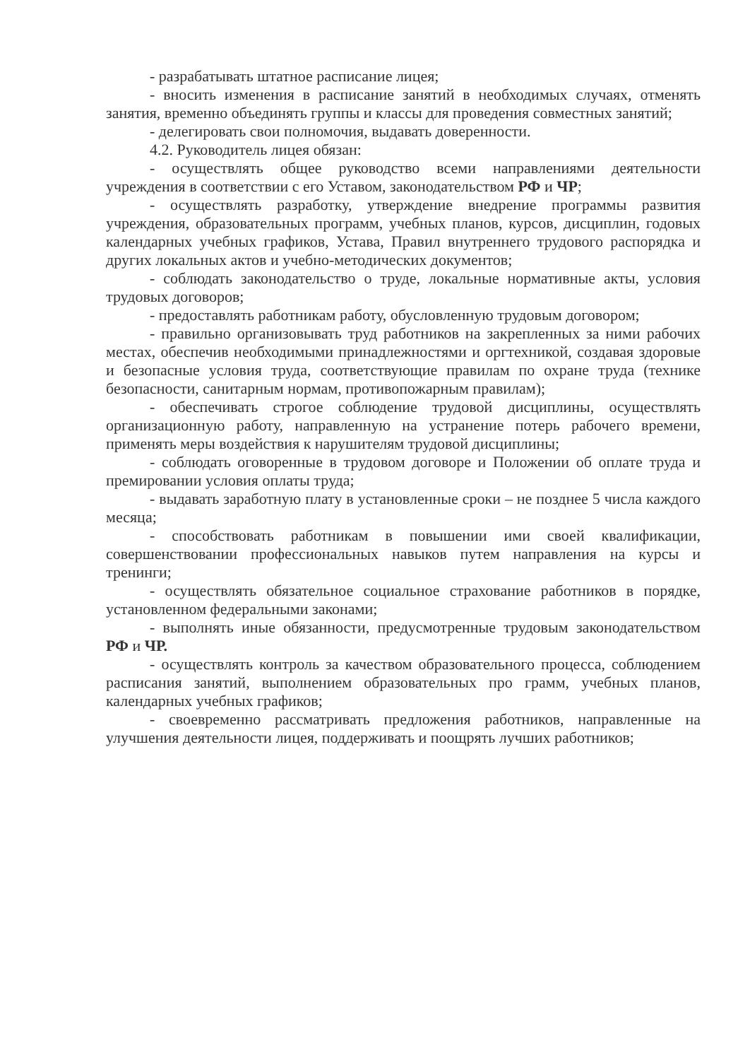- разрабатывать штатное расписание лицея;
- вносить изменения в расписание занятий в необходимых случаях, отменять занятия, временно объединять группы и классы для проведения совместных занятий;
- делегировать свои полномочия, выдавать доверенности.
4.2. Руководитель лицея обязан:
- осуществлять общее руководство всеми направлениями деятельности учреждения в соответствии с его Уставом, законодательством РФ и ЧР;
- осуществлять разработку, утверждение внедрение программы развития учреждения, образовательных программ, учебных планов, курсов, дисциплин, годовых календарных учебных графиков, Устава, Правил внутреннего трудового распорядка и других локальных актов и учебно-методических документов;
- соблюдать законодательство о труде, локальные нормативные акты, условия трудовых договоров;
- предоставлять работникам работу, обусловленную трудовым договором;
- правильно организовывать труд работников на закрепленных за ними рабочих местах, обеспечив необходимыми принадлежностями и оргтехникой, создавая здоровые и безопасные условия труда, соответствующие правилам по охране труда (технике безопасности, санитарным нормам, противопожарным правилам);
- обеспечивать строгое соблюдение трудовой дисциплины, осуществлять организационную работу, направленную на устранение потерь рабочего времени, применять меры воздействия к нарушителям трудовой дисциплины;
- соблюдать оговоренные в трудовом договоре и Положении об оплате труда и премировании условия оплаты труда;
- выдавать заработную плату в установленные сроки – не позднее 5 числа каждого месяца;
- способствовать работникам в повышении ими своей квалификации, совершенствовании профессиональных навыков путем направления на курсы и тренинги;
- осуществлять обязательное социальное страхование работников в порядке, установленном федеральными законами;
- выполнять иные обязанности, предусмотренные трудовым законодательством РФ и ЧР.
- осуществлять контроль за качеством образовательного процесса, соблюдением расписания занятий, выполнением образовательных про грамм, учебных планов, календарных учебных графиков;
- своевременно рассматривать предложения работников, направленные на улучшения деятельности лицея, поддерживать и поощрять лучших работников;